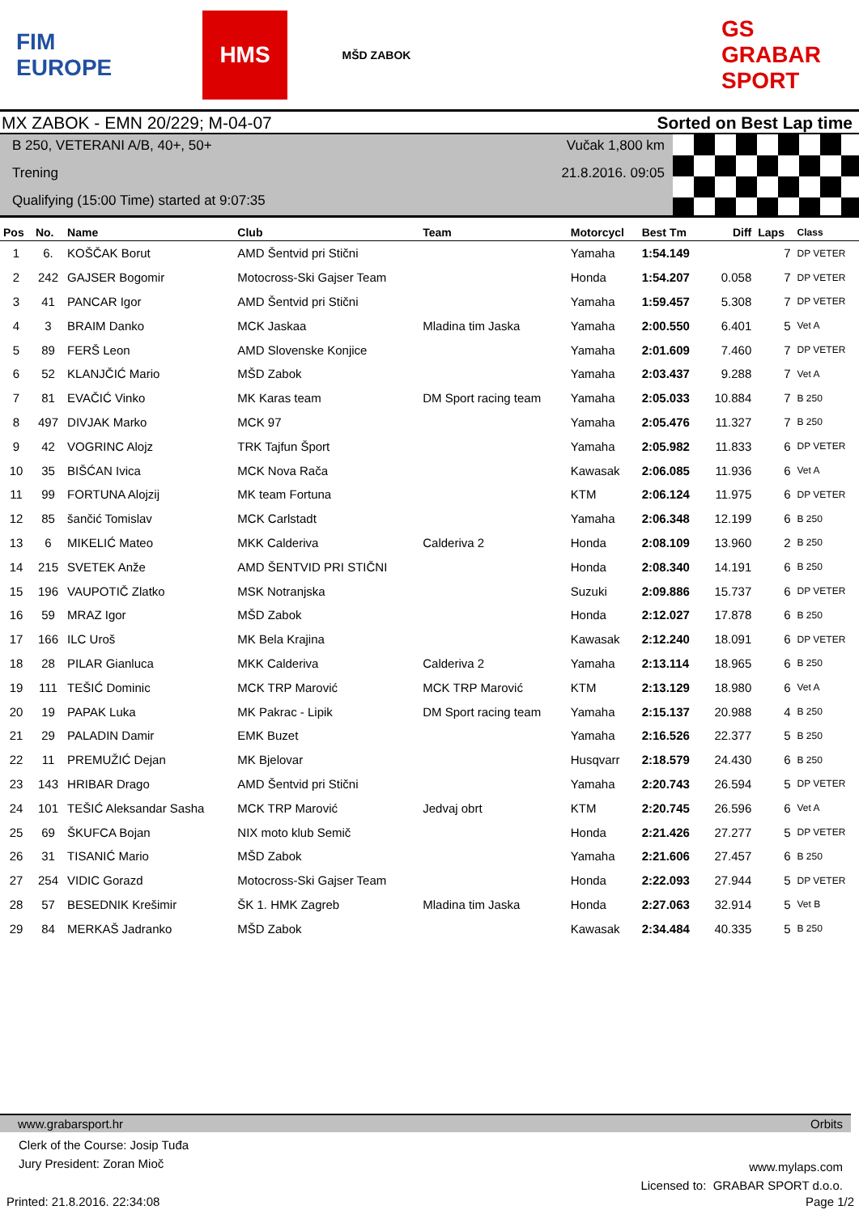FIM EUROPE HMS
MŠD ZABOK
GS GRABAR SPORT
MX ZABOK - EMN 20/229; M-04-07 Sorted on Best Lap time
B 250, VETERANI A/B, 40+, 50+
Trening
Qualifying (15:00 Time) started at 9:07:35
Vučak 1,800 km
21.8.2016. 09:05
| Pos | No. | Name | Club | Team | Motorcycl | Best Tm | Diff | Laps | Class |
| --- | --- | --- | --- | --- | --- | --- | --- | --- | --- |
| 1 | 6. | KOŠČAK Borut | AMD Šentvid pri Stični | | Yamaha | 1:54.149 | | 7 | DP VETER |
| 2 | 242 | GAJSER Bogomir | Motocross-Ski Gajser Team | | Honda | 1:54.207 | 0.058 | 7 | DP VETER |
| 3 | 41 | PANCAR Igor | AMD Šentvid pri Stični | | Yamaha | 1:59.457 | 5.308 | 7 | DP VETER |
| 4 | 3 | BRAIM Danko | MCK Jaskaa | Mladina tim Jaska | Yamaha | 2:00.550 | 6.401 | 5 | Vet A |
| 5 | 89 | FERŠ Leon | AMD Slovenske Konjice | | Yamaha | 2:01.609 | 7.460 | 7 | DP VETER |
| 6 | 52 | KLANJČIĆ Mario | MŠD Zabok | | Yamaha | 2:03.437 | 9.288 | 7 | Vet A |
| 7 | 81 | EVAČIĆ Vinko | MK Karas team | DM Sport racing team | Yamaha | 2:05.033 | 10.884 | 7 | B 250 |
| 8 | 497 | DIVJAK Marko | MCK 97 | | Yamaha | 2:05.476 | 11.327 | 7 | B 250 |
| 9 | 42 | VOGRINC Alojz | TRK Tajfun Šport | | Yamaha | 2:05.982 | 11.833 | 6 | DP VETER |
| 10 | 35 | BIŠĆAN Ivica | MCK Nova Rača | | Kawasak | 2:06.085 | 11.936 | 6 | Vet A |
| 11 | 99 | FORTUNA Alojzij | MK team Fortuna | | KTM | 2:06.124 | 11.975 | 6 | DP VETER |
| 12 | 85 | šančić Tomislav | MCK Carlstadt | | Yamaha | 2:06.348 | 12.199 | 6 | B 250 |
| 13 | 6 | MIKELIĆ Mateo | MKK Calderiva | Calderiva 2 | Honda | 2:08.109 | 13.960 | 2 | B 250 |
| 14 | 215 | SVETEK Anže | AMD ŠENTVID PRI STIČNI | | Honda | 2:08.340 | 14.191 | 6 | B 250 |
| 15 | 196 | VAUPOTIČ Zlatko | MSK Notranjska | | Suzuki | 2:09.886 | 15.737 | 6 | DP VETER |
| 16 | 59 | MRAZ Igor | MŠD Zabok | | Honda | 2:12.027 | 17.878 | 6 | B 250 |
| 17 | 166 | ILC Uroš | MK Bela Krajina | | Kawasak | 2:12.240 | 18.091 | 6 | DP VETER |
| 18 | 28 | PILAR Gianluca | MKK Calderiva | Calderiva 2 | Yamaha | 2:13.114 | 18.965 | 6 | B 250 |
| 19 | 111 | TEŠIĆ Dominic | MCK TRP Marović | MCK TRP Marović | KTM | 2:13.129 | 18.980 | 6 | Vet A |
| 20 | 19 | PAPAK Luka | MK Pakrac - Lipik | DM Sport racing team | Yamaha | 2:15.137 | 20.988 | 4 | B 250 |
| 21 | 29 | PALADIN Damir | EMK Buzet | | Yamaha | 2:16.526 | 22.377 | 5 | B 250 |
| 22 | 11 | PREMUŽIĆ Dejan | MK Bjelovar | | Husqvarr | 2:18.579 | 24.430 | 6 | B 250 |
| 23 | 143 | HRIBAR Drago | AMD Šentvid pri Stični | | Yamaha | 2:20.743 | 26.594 | 5 | DP VETER |
| 24 | 101 | TEŠIĆ Aleksandar Sasha | MCK TRP Marović | Jedvaj obrt | KTM | 2:20.745 | 26.596 | 6 | Vet A |
| 25 | 69 | ŠKUFCA Bojan | NIX moto klub Semič | | Honda | 2:21.426 | 27.277 | 5 | DP VETER |
| 26 | 31 | TISANIĆ Mario | MŠD Zabok | | Yamaha | 2:21.606 | 27.457 | 6 | B 250 |
| 27 | 254 | VIDIC Gorazd | Motocross-Ski Gajser Team | | Honda | 2:22.093 | 27.944 | 5 | DP VETER |
| 28 | 57 | BESEDNIK Krešimir | ŠK 1. HMK Zagreb | Mladina tim Jaska | Honda | 2:27.063 | 32.914 | 5 | Vet B |
| 29 | 84 | MERKAŠ Jadranko | MŠD Zabok | | Kawasak | 2:34.484 | 40.335 | 5 | B 250 |
www.grabarsport.hr Orbits
Clerk of the Course: Josip Tuđa
Jury President: Zoran Mioč
www.mylaps.com
Licensed to: GRABAR SPORT d.o.o.
Printed: 21.8.2016. 22:34:08 Page 1/2